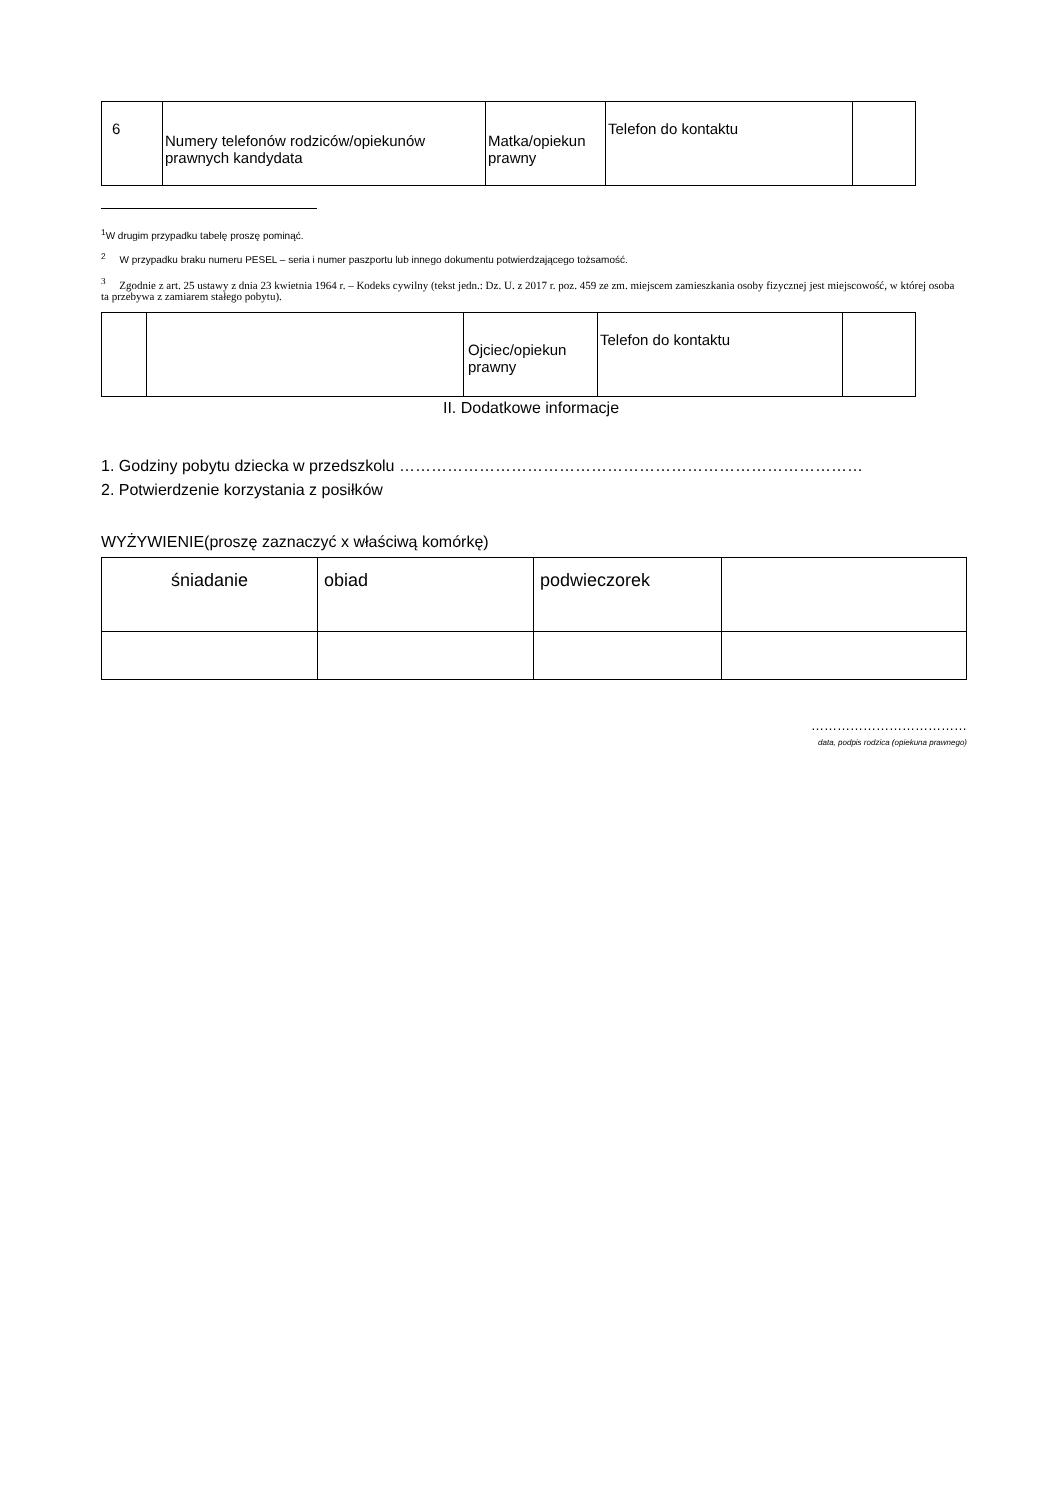| 6 | Numery telefonów rodziców/opiekunów prawnych kandydata | Matka/opiekun prawny | Telefon do kontaktu | |
<sup>1</sup> W drugim przypadku tabelę proszę pominąć.
<sup>2</sup> W przypadku braku numeru PESEL – seria i numer paszportu lub innego dokumentu potwierdzającego tożsamość.
<sup>3</sup> Zgodnie z art. 25 ustawy z dnia 23 kwietnia 1964 r. – Kodeks cywilny (tekst jedn.: Dz. U. z 2017 r. poz. 459 ze zm. miejscem zamieszkania osoby fizycznej jest miejscowość, w której osoba ta przebywa z zamiarem stałego pobytu).
| | | Ojciec/opiekun prawny | Telefon do kontaktu | |
II. Dodatkowe informacje
1. Godziny pobytu dziecka w przedszkolu ……………………………………………………………………………
2. Potwierdzenie korzystania z posiłków
WYŻYWIENIE(proszę zaznaczyć x właściwą komórkę)
| śniadanie | obiad | podwieczorek | |
………………………………
data, podpis rodzica (opiekuna prawnego)